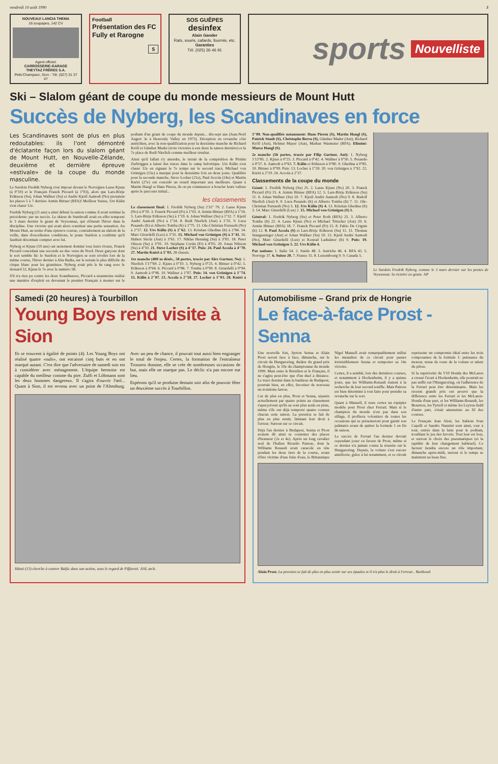vendredi 10 août 1990 3
NOUVEAU! LANCIA THEMA
16 soupapes, 142 CV
Agent officiel:
CARROSSERIE-GARAGE
THEYTAZ FRÈRES S.A.
Petit-Champsec, Sion - Tél. (027) 31 37 47
Football
Présentation des FC Fully et Rarogne
5
SOS GUÊPES
desinfex
Alain Gander
Rats, souris, cafards, fourmis, etc.
Garanties
Tél. (025) 26 46 91
sports Nouvelliste
Ski – Slalom géant de coupe du monde messieurs de Mount Hutt
Succès de Nyberg, les Scandinaves en force
Les Scandinaves sont de plus en plus redoutables: ils l'ont démontré d'éclatante façon lors du slalom géant de Mount Hutt, en Nouvelle-Zélande, deuxième et dernière épreuve «estivale» de la coupe du monde masculine.
Le Suédois Fredrik Nyberg s'est imposé devant le Norvégien Lasse Kjuus (à 0''10) et le Français Franck Piccard (à 1''03), alors que Lars-Börje Eriksson (Su), Johan Wallner (Su) et André Kjetil Aamodt (No) prenaient les places 5 à 7 derrière Armin Bittner (RFA)! Meilleur Suisse, Urs Kälin s'est classé 12e.
Fredrik Nyberg (21 ans) a ainsi débuté la saison comme il avait terminé la précédente: par un succès. Le skieur de Sundsvall avait en effet remporté le 3 mars dernier le géant de Veysonnaz, qui clôturait l'hiver dans la discipline. Une victoire qui avait alors constitué une petite sensation. Au Mount Hutt, au terme d'une épreuve courue, contrairement au slalom de la veille, dans d'excellentes conditions, le jeune Suédois a confirmé qu'il faudrait désormais compter avec lui.
Nyberg et Kjuus (19 ans) ont nettement dominé tous leurs rivaux, Franck Piccard concédant une seconde au duo venu du Nord. Deux garçons dont le sort semble lié: le Suédois et le Norvégien se sont révélés lors de la même course, l'hiver dernier à Alta Badia, sur le terrain le plus difficile du cirque blanc pour les géantistes. Nyberg avait pris le 6e rang avec le dossard 32, Kjuus le 7e avec le numéro 58.
S'il n'a rien pu contre les deux Scandinaves, Piccard a néanmoins réalisé une manière d'exploit en devenant le premier Français à monter sur le podium d'un géant de coupe du monde depuis... dix-sept ans (Jean-Noël Augert 3e à Heavenly Valley en 1973). Déception en revanche côté autrichien, avec la non-qualification pour la deuxième manche de Richard Kröll et Günther Mader (trois victoires à eux deux la saison dernière) et la 7e place de Rudi Nierlich comme meilleur résultat.
Ainsi qu'il fallait s'y attendre, le retrait de la compétition de Pirmin Zurbriggen a laissé des traces dans le camp helvétique. Urs Kälin s'est classé 12e en signant le 7e temps sur le second tracé, Michael von Grünigen (15e) a marqué pour la deuxième fois en deux jours. Qualifiés pour la seconde manche, Steve Locher (21e), Paul Accola (24e) et Martin Knöri (27e) ont concédé un retard important aux meilleurs. Quant à Martin Hangl et Hans Pieren, ils on pu commencer à boucler leurs valises après le parcours initial...
les classements
Le classement final: 1. Fredrik Nyberg (Su) 2'31'' 79. 2. Lasse Kjuus (No) à 0''10. 3. Franck Piccard (Fr) à 1''03. 4. Armin Bittner (RFA) à 1''16. 5. Lars-Börje Eriksson (Su) à 1''19. 6. Johan Wallner (Su) à 1''32. 7. Kjetil André Aamodt (No) à 1''34. 8. Rudi Nierlich (Aut) à 1''35. 9. Luca Pesando (It) et Alberto Tomba (It) à 1''75. 11. Ole-Christian Furuseth (No) à 2''57. 12. Urs Kälin (S) à 2''62. 13. Kristian Ghedina (It) à 2''84. 14. Marc Girardelli (Lux) à 3''35. 15. Michael von Grünigen (S) à 3''41. 16. Hubert Strolz (Aut) à 3''61. 17. Niklas Henning (Su) à 3''81. 18. Peter Olsson (Su) à 3''91. 19. Stéphane Cretin (Fr) à 4''05. 20. Jonas Nilsson (Su) à 4''10. 21. Steve Locher (S) à 4''17. Puis: 24. Paul Accola à 4''70. 27. Martin Knöri à 5''03. 28 classés.
1re manche (400 m déniv., 58 portes, tracée par Alex Gartner, No): 1. Nierlich 1'17''69. 2. Kjuus à 0''10. 3. Nyberg à 0''25. 4. Bittner à 0''42. 5. Eriksson à 0''64. 6. Piccard à 0''86. 7. Tomba à 0''90. 8. Girardelli à 0''94. 9. Aamodt à 0''96. 10. Wallner à 1''07. Puis: 14. von Grünigen à 1''74. 15. Kälin à 2''07. 23. Accola à 2''58. 27. Locher à 3''03. 28. Knöri à 3''09. Non-qualifiés notamment: Hans Pieren (S), Martin Hangl (S), Patrick Staub (S), Christophe Berra (S), Günther Mader (Aut), Richard Kröll (Aut), Helmut Mayer (Aut), Markus Wasmeier (RFA). Eliminé: Marco Hangl (S).
2e manche (56 portes, tracée par Filip Gartner, Aut): 1. Nyberg 1'13''85. 2. Kjuus à 0''25. 3. Piccard à 0''42. 4. Wallner à 0''50. 5. Pesando à 0''57. 6. Aamodt à 0''63. 7. Kälin et Eriksson à 0''80. 9. Ghedina à 0''85. 10. Bittner à 0''99. Puis: 13. Locher à 1''39. 20. von Grünigen à 1''92. 22. Knöri à 2''19. 24. Accola à 2''37.
Classements de la coupe du monde
Géant: 1. Fredrik Nyberg (Su) 25. 2. Lasse Kjuus (No) 20. 3. Franck Piccard (Fr) 15. 4. Armin Bittner (RFA) 12. 5. Lars-Börje Eriksson (Su) 11. 6. Johan Wallner (Su) 10. 7. Kjetil André Aamodt (No) 9. 8. Rudolf Nierlich (Aut) 8. 9. Luca Pesando (It) et Alberto Tomba (It) 7. 11. Ole-Christian Furuseth (No) 5. 12. Urs Kälin (S) 4. 13. Kristian Ghedina (It) 3. 14. Marc Girardelli (Lux) 2. 15. Michael von Grünigen (S) 1.
Général: 1. Fredrik Nyberg (Su) et Peter Roth (RFA) 25. 3. Alberto Tomba (It) 22. 4. Lasse Kjuus (No) et Michael Tritscher (Aut) 20. 6. Armin Bittner (RFA) 18. 7. Franck Piccard (Fr) 15. 8. Fabio De Crignis (It) 12. 9. Paul Accola (S) et Lars-Börje Eriksson (Su) 11. 11. Thomas Stangassinger (Aut) et Johan Wallner (Su) 10. 13. Kjetil André Aamodt (No), Marc Girardelli (Lux) et Konrad Ladstätter (It) 9. Puis: 19. Michael von Grünigen 5. 22. Urs Kälin 4.
Par nations: 1. Italie 54. 2. Suède 48. 3. Autriche 46. 4. RFA 43. 5. Norvège 37. 6. Suisse 20. 7. France 15. 8. Luxembourg 9. 9. Canada 5.
Le Suédois Fredrik Nyberg, comme le 3 mars dernier sur les pentes de Veysonnaz: la victoire en géant. AP
Samedi (20 heures) à Tourbillon
Young Boys rend visite à Sion
Ils se trouvent à égalité de points (4). Les Young Boys ont réalisé quatre «nuls», ont encaissé cinq buts et en ont marqué autant. C'est dire que l'adversaire de samedi soir est à considérer avec ménagement. L'équipe bernoise est capable du meilleur comme du pire. Zuffi et Löbmann sont les deux hommes dangereux. Il s'agira d'ouvrir l'œil... Quant à Sion, il est revenu avec un point de l'Altenburg. Avec un peu de chance, il pouvait tout aussi bien engranger le total de l'enjeu. Certes, la formation de l'entraîneur Trossero domine, elle se crée de nombreuses occasions de but, mais elle ne marque pas. Le déclic n'a pas encore eut lieu.
Espérons qu'il se produise demain soir afin de pouvoir fêter un deuxième succès à Tourbillon.
Hänzi (13) cherche à contrer Baljic dans son action, sous le regard de Piffaretti. ASL arch.
Automobilisme – Grand prix de Hongrie
Le face-à-face Prost -Senna
Une nouvelle fois, Ayrton Senna et Alain Prost seront face à face, dimanche, sur le circuit du Hungaroring, théâtre du grand prix de Hongrie, le 10e du championnat du monde 1990. Mais entre le Brésilien et le Français, il ne s'agira peut-être que d'un duel à distance. Le tracé dessiné dans la banlieue de Budapest, pourrait bien, en effet, favoriser de nouveau un troisième larron.
Car de plus en plus, Prost et Senna, séparés actuellement par quatre points au classement s'aperçoivent qu'ils ne sont plus seuls en piste, même s'ils ont déjà remporté quatre courses chacun cette saison. La pression se fait de plus en plus sentir, limitant leur droit à l'erreur. Surtout sur ce circuit.
Déjà l'an dernier à Budapest, Senna et Prost avaient dû ainsi se contenter des places d'honneur (2e et 4e). Après un long cavalier seul de l'Italien Ricardo Patrese, dont la Williams Renault avait caracolé en tête pendant les deux tiers de la course, avant d'être victime d'une fuite d'eau, le Britannique Nigel Mansell avait remarquablement utilisé les méandres de ce circuit pour passer irrésistiblement Senna et remporter sa 14e victoire.
Certes, il a semblé, lors des dernières courses, et notamment à Hockenheim, il y a quinze jours, que les Williams-Renault étaient à la recherche de leur second souffle. Mais Patrese est bien déterminé à tout faire pour prendre sa revanche sur le sort.
Quant à Mansell, il reste certes un équipier modèle pour Prost chez Ferrari. Mais si le champion du monde n'est pas dans son sillage, il profitera volontiers de toutes les occasions qui se présenteront pour garnir son palmarès avant de quitter la formule 1 en fin de saison.
Le succès de Ferrari l'an dernier devrait cependant jouer en faveur de Prost, même si ce dernier n'a jamais connu la réussite sur le Hungaroring. Depuis, la voiture s'est encore améliorée, grâce à lui notamment, et ce circuit représente un compromis idéal entre les trois composantes de la formule 1: puissance du moteur, tenue de route de la voiture et talent du pilote.
Si la supériorité du V10 Honda des McLaren a creusé l'écart à Hockenheim, elle pourrait ne pas suffir sur l'Hungaroring, où l'adhérence de la Ferrari peut être déterminante. Mais les récents grands prix ont prouvé que la différence entre les Ferrari et les McLaren-Honda d'une part, et les Williams-Renault, les Benetton, les Tyrrell et même les Leyton-Judd d'autre part, s'était amenuisée au fil des courses.
Le Français Jean Alesi, les Italiens Ivan Capelli et Sandro Nannini sont ainsi, tour à tour, entrés dans la lutte pour le podium, troublant le jeu des favoris. Tout leur est bon, et surtout le choix des pneumatiques (et la rapidité de leur changement habituel). Ce facteur tiendra encore un rôle important, dimanche après-midi, surtout si le temps se maintient au beau fixe.
Alain Prost. La pression se fait de plus en plus sentir sur ses épaules et il n'a plus le droit à l'erreur... Berthoud